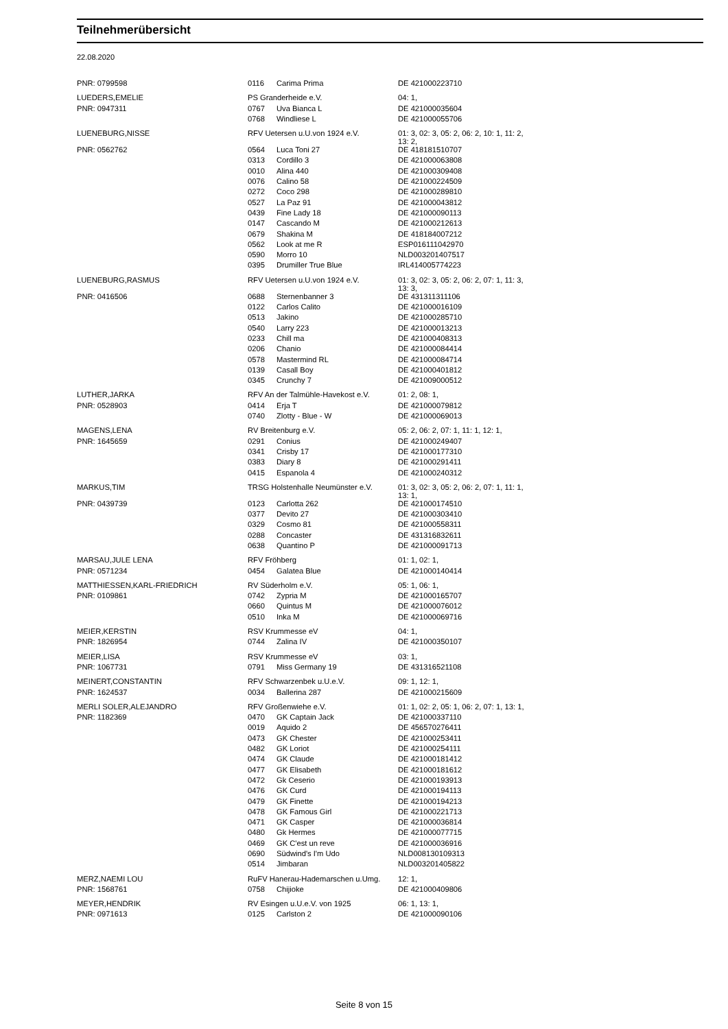Teilnehmerübersicht
22.08.2020
| PNR: 0799598 | 0116 | Carima Prima | DE 421000223710 |
| LUEDERS,EMELIE | PS Granderheide e.V. | | 04: 1, |
| PNR: 0947311 | 0767 | Uva Bianca L | DE 421000035604 |
| | 0768 | Windliese L | DE 421000055706 |
| LUENEBURG,NISSE | RFV Uetersen u.U.von 1924 e.V. | | 01: 3, 02: 3, 05: 2, 06: 2, 10: 1, 11: 2, 13: 2, |
| PNR: 0562762 | 0564 | Luca Toni 27 | DE 418181510707 |
| | 0313 | Cordillo 3 | DE 421000063808 |
| | 0010 | Alina 440 | DE 421000309408 |
| | 0076 | Calino 58 | DE 421000224509 |
| | 0272 | Coco 298 | DE 421000289810 |
| | 0527 | La Paz 91 | DE 421000043812 |
| | 0439 | Fine Lady 18 | DE 421000090113 |
| | 0147 | Cascando M | DE 421000212613 |
| | 0679 | Shakina M | DE 418184007212 |
| | 0562 | Look at me R | ESP016111042970 |
| | 0590 | Morro 10 | NLD003201407517 |
| | 0395 | Drumiller True Blue | IRL414005774223 |
| LUENEBURG,RASMUS | RFV Uetersen u.U.von 1924 e.V. | | 01: 3, 02: 3, 05: 2, 06: 2, 07: 1, 11: 3, 13: 3, |
| PNR: 0416506 | 0688 | Sternenbanner 3 | DE 431311311106 |
| | 0122 | Carlos Calito | DE 421000016109 |
| | 0513 | Jakino | DE 421000285710 |
| | 0540 | Larry 223 | DE 421000013213 |
| | 0233 | Chill ma | DE 421000408313 |
| | 0206 | Chanio | DE 421000084414 |
| | 0578 | Mastermind RL | DE 421000084714 |
| | 0139 | Casall Boy | DE 421000401812 |
| | 0345 | Crunchy 7 | DE 421009000512 |
| LUTHER,JARKA | RFV An der Talmühle-Havekost e.V. | | 01: 2, 08: 1, |
| PNR: 0528903 | 0414 | Erja T | DE 421000079812 |
| | 0740 | Zlotty - Blue - W | DE 421000069013 |
| MAGENS,LENA | RV Breitenburg e.V. | | 05: 2, 06: 2, 07: 1, 11: 1, 12: 1, |
| PNR: 1645659 | 0291 | Conius | DE 421000249407 |
| | 0341 | Crisby 17 | DE 421000177310 |
| | 0383 | Diary 8 | DE 421000291411 |
| | 0415 | Espanola 4 | DE 421000240312 |
| MARKUS,TIM | TRSG Holstenhalle Neumünster e.V. | | 01: 3, 02: 3, 05: 2, 06: 2, 07: 1, 11: 1, 13: 1, |
| PNR: 0439739 | 0123 | Carlotta 262 | DE 421000174510 |
| | 0377 | Devito 27 | DE 421000303410 |
| | 0329 | Cosmo 81 | DE 421000558311 |
| | 0288 | Concaster | DE 431316832611 |
| | 0638 | Quantino P | DE 421000091713 |
| MARSAU,JULE LENA | RFV Fröhberg | | 01: 1, 02: 1, |
| PNR: 0571234 | 0454 | Galatea Blue | DE 421000140414 |
| MATTHIESSEN,KARL-FRIEDRICH | RV Süderholm e.V. | | 05: 1, 06: 1, |
| PNR: 0109861 | 0742 | Zypria M | DE 421000165707 |
| | 0660 | Quintus M | DE 421000076012 |
| | 0510 | Inka M | DE 421000069716 |
| MEIER,KERSTIN | RSV Krummesse eV | | 04: 1, |
| PNR: 1826954 | 0744 | Zalina IV | DE 421000350107 |
| MEIER,LISA | RSV Krummesse eV | | 03: 1, |
| PNR: 1067731 | 0791 | Miss Germany 19 | DE 431316521108 |
| MEINERT,CONSTANTIN | RFV Schwarzenbek u.U.e.V. | | 09: 1, 12: 1, |
| PNR: 1624537 | 0034 | Ballerina 287 | DE 421000215609 |
| MERLI SOLER,ALEJANDRO | RFV Großenwiehe e.V. | | 01: 1, 02: 2, 05: 1, 06: 2, 07: 1, 13: 1, |
| PNR: 1182369 | 0470 | GK Captain Jack | DE 421000337110 |
| | 0019 | Aquido 2 | DE 456570276411 |
| | 0473 | GK Chester | DE 421000253411 |
| | 0482 | GK Loriot | DE 421000254111 |
| | 0474 | GK Claude | DE 421000181412 |
| | 0477 | GK Elisabeth | DE 421000181612 |
| | 0472 | Gk Ceserio | DE 421000193913 |
| | 0476 | GK Curd | DE 421000194113 |
| | 0479 | GK Finette | DE 421000194213 |
| | 0478 | GK Famous Girl | DE 421000221713 |
| | 0471 | GK Casper | DE 421000036814 |
| | 0480 | Gk Hermes | DE 421000077715 |
| | 0469 | GK C'est un reve | DE 421000036916 |
| | 0690 | Südwind's I'm Udo | NLD008130109313 |
| | 0514 | Jimbaran | NLD003201405822 |
| MERZ,NAEMI LOU | RuFV Hanerau-Hademarschen u.Umg. | | 12: 1, |
| PNR: 1568761 | 0758 | Chijioke | DE 421000409806 |
| MEYER,HENDRIK | RV Esingen u.U.e.V. von 1925 | | 06: 1, 13: 1, |
| PNR: 0971613 | 0125 | Carlston 2 | DE 421000090106 |
Seite 8 von 15